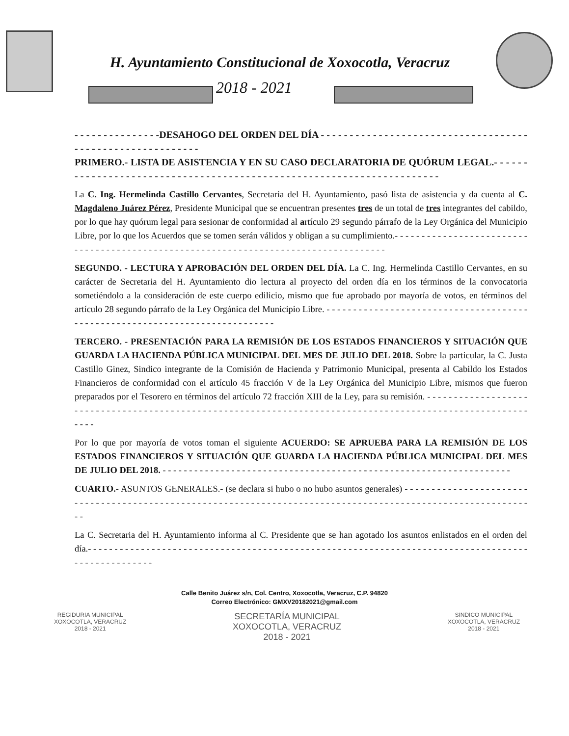H. Ayuntamiento Constitucional de Xoxocotla, Veracruz
2018 - 2021
- - - - - - - - - - - - - - -DESAHOGO DEL ORDEN DEL DÍA - - - - - - - - - - - - - - - - - - - - - - - - - - - - - - - - - - - - - - - - - - - - - - - - - - - - - - - - - -
PRIMERO.- LISTA DE ASISTENCIA Y EN SU CASO DECLARATORIA DE QUÓRUM LEGAL.- - - - - - - - - - - - - - - - - - - - - - - - - - - - - - - - - - - - - - - - - - - - - - - - - - - - - - - - - - - - - - - - - - - - - -
La C. Ing. Hermelinda Castillo Cervantes, Secretaria del H. Ayuntamiento, pasó lista de asistencia y da cuenta al C. Magdaleno Juárez Pérez, Presidente Municipal que se encuentran presentes tres de un total de tres integrantes del cabildo, por lo que hay quórum legal para sesionar de conformidad al artículo 29 segundo párrafo de la Ley Orgánica del Municipio Libre, por lo que los Acuerdos que se tomen serán válidos y obligan a su cumplimiento.- - - - - - - - - - - - - - - - - - - - - - - - - - - - - - - - - - - - - - - - - - - - - - - - - - - - - - - - - - - - - - - - - - - - - - - - - - - - - - - - - - - -
SEGUNDO. - LECTURA Y APROBACIÓN DEL ORDEN DEL DÍA. La C. Ing. Hermelinda Castillo Cervantes, en su carácter de Secretaria del H. Ayuntamiento dio lectura al proyecto del orden día en los términos de la convocatoria sometiéndolo a la consideración de este cuerpo edilicio, mismo que fue aprobado por mayoría de votos, en términos del artículo 28 segundo párrafo de la Ley Orgánica del Municipio Libre. - - - - - - - - - - - - - - - - - - - - - - - - - - - - - - - - - - - - - - - - - - - - - - - - - - - - - - - - - - - - - - - - - - - - - - - - - - - -
TERCERO. - PRESENTACIÓN PARA LA REMISIÓN DE LOS ESTADOS FINANCIEROS Y SITUACIÓN QUE GUARDA LA HACIENDA PÚBLICA MUNICIPAL DEL MES DE JULIO DEL 2018. Sobre la particular, la C. Justa Castillo Ginez, Sindico integrante de la Comisión de Hacienda y Patrimonio Municipal, presenta al Cabildo los Estados Financieros de conformidad con el artículo 45 fracción V de la Ley Orgánica del Municipio Libre, mismos que fueron preparados por el Tesorero en términos del artículo 72 fracción XIII de la Ley, para su remisión. - - - - - - - - - - - - - - - - - - - - - - - - - - - - - - - - - - - - - - - - - - - - - - - - - - - - - - - - - - - - - - - - - - - - - - - - - - - - - - - - - - - - - - - - - - - - - - - - - - - - - - - - - - - -
Por lo que por mayoría de votos toman el siguiente ACUERDO: SE APRUEBA PARA LA REMISIÓN DE LOS ESTADOS FINANCIEROS Y SITUACIÓN QUE GUARDA LA HACIENDA PÚBLICA MUNICIPAL DEL MES DE JULIO DEL 2018. - - - - - - - - - - - - - - - - - - - - - - - - - - - - - - - - - - - - - - - - - - - - - - - - - - - - - - - - - - - - - - - - - -
CUARTO.- ASUNTOS GENERALES.- (se declara si hubo o no hubo asuntos generales) - - - - - - - - - - - - - - - - - - - - - - - - - - - - - - - - - - - - - - - - - - - - - - - - - - - - - - - - - - - - - - - - - - - - - - - - - - - - - - - - - - - - - - - - - - - - - - - - - - - - - - - - - - - - - -
La C. Secretaria del H. Ayuntamiento informa al C. Presidente que se han agotado los asuntos enlistados en el orden del día.- - - - - - - - - - - - - - - - - - - - - - - - - - - - - - - - - - - - - - - - - - - - - - - - - - - - - - - - - - - - - - - - - - - - - - - - - - - - - - - - - - - - - - - - - - - - - - - - - -
Calle Benito Juárez s/n, Col. Centro, Xoxocotla, Veracruz, C.P. 94820
Correo Electrónico: GMXV20182021@gmail.com
REGIDURIA MUNICIPAL
XOXOCOTLA, VERACRUZ
2018 - 2021
SECRETARÍA MUNICIPAL
XOXOCOTLA, VERACRUZ
2018 - 2021
SINDICO MUNICIPAL
XOXOCOTLA, VERACRUZ
2018 - 2021